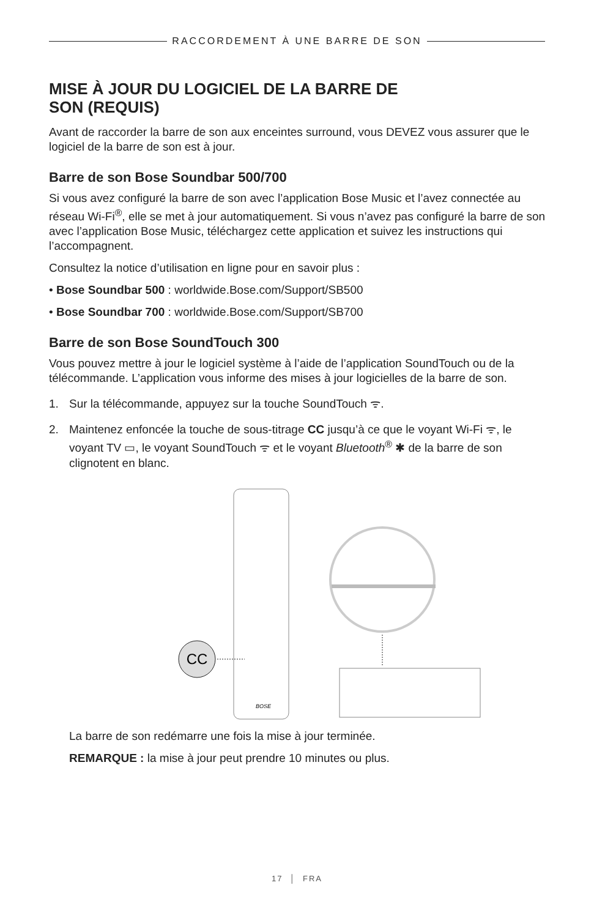RACCORDEMENT À UNE BARRE DE SON
MISE À JOUR DU LOGICIEL DE LA BARRE DE
SON (REQUIS)
Avant de raccorder la barre de son aux enceintes surround, vous DEVEZ vous assurer que le logiciel de la barre de son est à jour.
Barre de son Bose Soundbar 500/700
Si vous avez configuré la barre de son avec l’application Bose Music et l’avez connectée au réseau Wi-Fi<sup>®</sup>, elle se met à jour automatiquement. Si vous n’avez pas configuré la barre de son avec l’application Bose Music, téléchargez cette application et suivez les instructions qui l’accompagnent.
Consultez la notice d’utilisation en ligne pour en savoir plus :
• Bose Soundbar 500 : worldwide.Bose.com/Support/SB500
• Bose Soundbar 700 : worldwide.Bose.com/Support/SB700
Barre de son Bose SoundTouch 300
Vous pouvez mettre à jour le logiciel système à l’aide de l’application SoundTouch ou de la télécommande. L’application vous informe des mises à jour logicielles de la barre de son.
1. Sur la télécommande, appuyez sur la touche SoundTouch ᯤ.
2. Maintenez enfoncée la touche de sous-titrage CC jusqu’à ce que le voyant Wi-Fi ᯤ, le voyant TV ▭, le voyant SoundTouch ᯤ et le voyant Bluetooth<sup>®</sup> ✱ de la barre de son clignotent en blanc.
CC
BOSE
La barre de son redémarre une fois la mise à jour terminée.
REMARQUE : la mise à jour peut prendre 10 minutes ou plus.
17 │ FRA